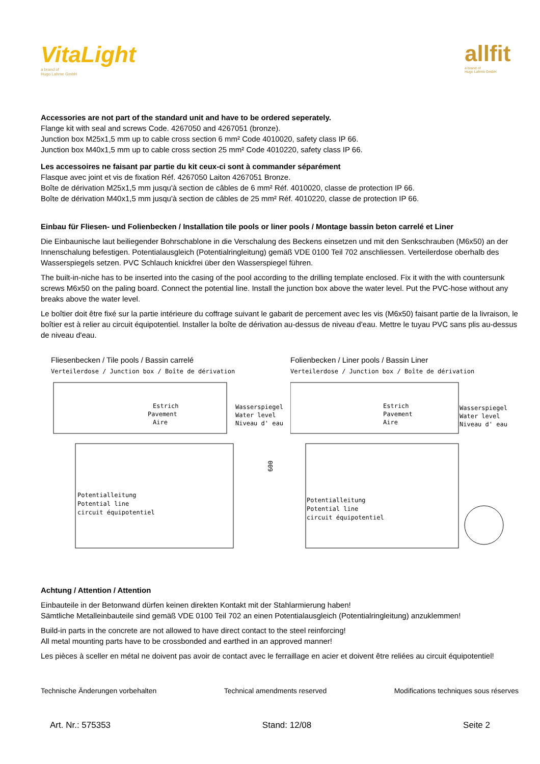VitaLight
a brand of
Hugo Lahme GmbH
allfit
a brand of
Hugo Lahme GmbH
Accessories are not part of the standard unit and have to be ordered seperately.
Flange kit with seal and screws Code. 4267050 and 4267051 (bronze).
Junction box M25x1,5 mm up to cable cross section 6 mm² Code 4010020, safety class IP 66.
Junction box M40x1,5 mm up to cable cross section 25 mm² Code 4010220, safety class IP 66.
Les accessoires ne faisant par partie du kit ceux-ci sont à commander séparément
Flasque avec joint et vis de fixation Réf. 4267050 Laiton 4267051 Bronze.
Boîte de dérivation M25x1,5 mm jusqu'à section de câbles de 6 mm² Réf. 4010020, classe de protection IP 66.
Boîte de dérivation M40x1,5 mm jusqu'à section de câbles de 25 mm² Réf. 4010220, classe de protection IP 66.
Einbau für Fliesen- und Folienbecken / Installation tile pools or liner pools / Montage bassin beton carrelé et Liner
Die Einbaunische laut beiliegender Bohrschablone in die Verschalung des Beckens einsetzen und mit den Senkschrauben (M6x50) an der Innenschalung befestigen. Potentialausgleich (Potentialringleitung) gemäß VDE 0100 Teil 702 anschliessen. Verteilerdose oberhalb des Wasserspiegels setzen. PVC Schlauch knickfrei über den Wasserspiegel führen.
The built-in-niche has to be inserted into the casing of the pool according to the drilling template enclosed. Fix it with the with countersunk screws M6x50 on the paling board. Connect the potential line. Install the junction box above the water level. Put the PVC-hose without any breaks above the water level.
Le boîtier doit être fixé sur la partie intérieure du coffrage suivant le gabarit de percement avec les vis (M6x50) faisant partie de la livraison, le boîtier est à relier au circuit équipotentiel. Installer la boîte de dérivation au-dessus de niveau d'eau. Mettre le tuyau PVC sans plis au-dessus de niveau d'eau.
Fliesenbecken / Tile pools / Bassin carrelé
Verteilerdose / Junction box / Boîte de dérivation
Estrich
Pavement
Aire
Wasserspiegel
Water level
Niveau d' eau
600
Potentialleitung
Potential line
circuit équipotentiel
Folienbecken / Liner pools / Bassin Liner
Verteilerdose / Junction box / Boîte de dérivation
Estrich
Pavement
Aire
Wasserspiegel
Water level
Niveau d' eau
Potentialleitung
Potential line
circuit équipotentiel
Achtung / Attention / Attention
Einbauteile in der Betonwand dürfen keinen direkten Kontakt mit der Stahlarmierung haben!
Sämtliche Metalleinbauteile sind gemäß VDE 0100 Teil 702 an einen Potentialausgleich (Potentialringleitung) anzuklemmen!
Build-in parts in the concrete are not allowed to have direct contact to the steel reinforcing!
All metal mounting parts have to be crossbonded and earthed in an approved manner!
Les pièces à sceller en métal ne doivent pas avoir de contact avec le ferraillage en acier et doivent être reliées au circuit équipotentiel!
Technische Änderungen vorbehalten Technical amendments reserved Modifications techniques sous réserves
Art. Nr.: 575353 Stand: 12/08 Seite 2